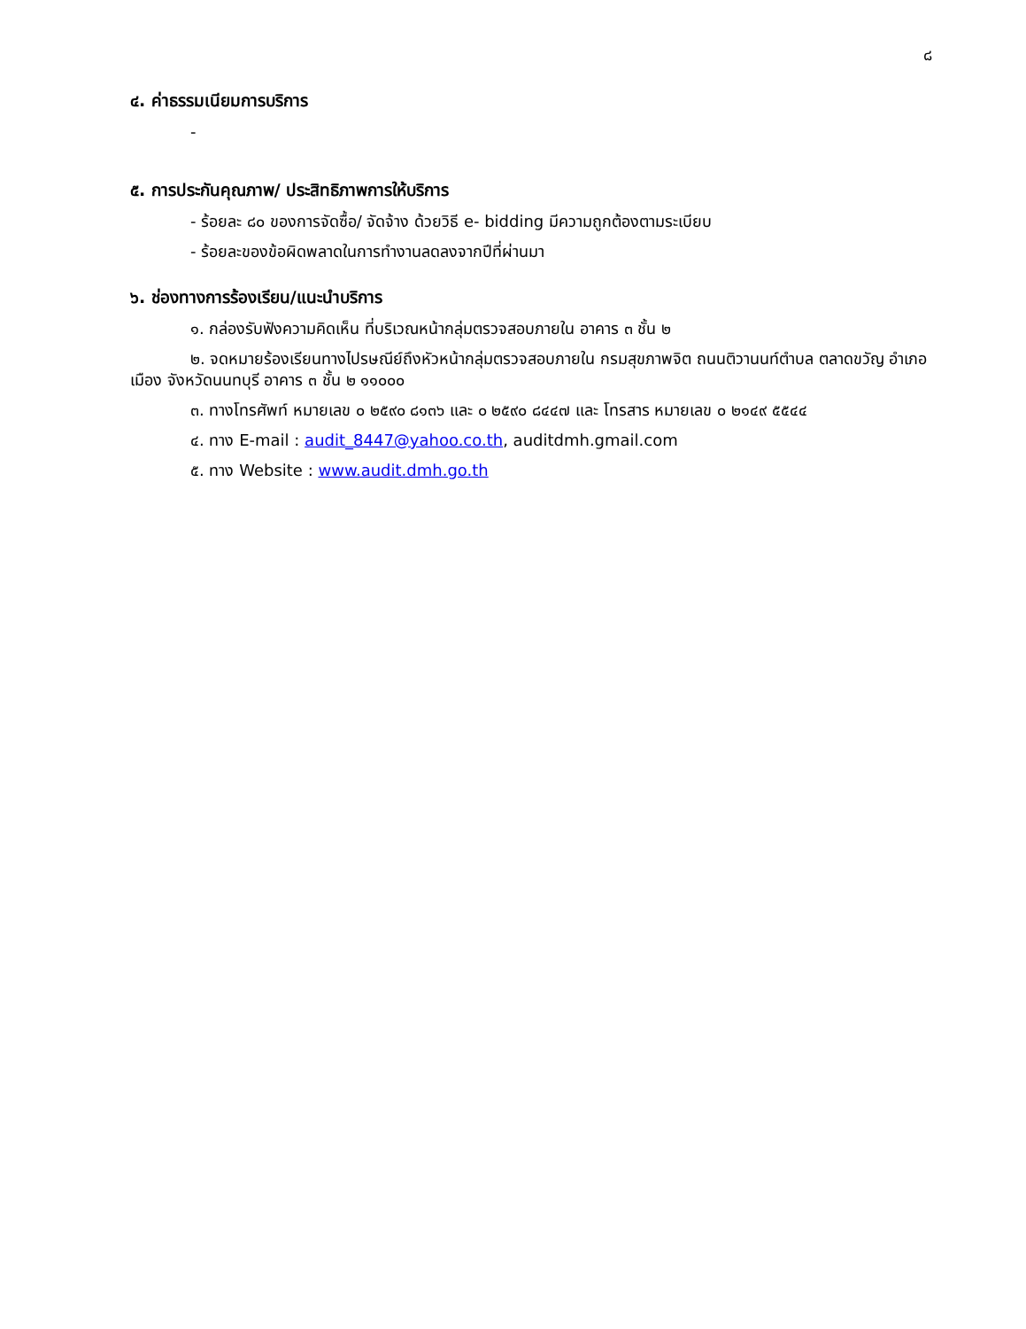๘
๔. ค่าธรรมเนียมการบริการ
-
๕. การประกันคุณภาพ/ ประสิทธิภาพการให้บริการ
- ร้อยละ ๘๐ ของการจัดซื้อ/ จัดจ้าง ด้วยวิธี e- bidding มีความถูกต้องตามระเบียบ
- ร้อยละของข้อผิดพลาดในการทำงานลดลงจากปีที่ผ่านมา
๖. ช่องทางการร้องเรียน/แนะนำบริการ
๑. กล่องรับฟังความคิดเห็น ที่บริเวณหน้ากลุ่มตรวจสอบภายใน อาคาร ๓ ชั้น ๒
๒. จดหมายร้องเรียนทางไปรษณีย์ถึงหัวหน้ากลุ่มตรวจสอบภายใน กรมสุขภาพจิต ถนนติวานนท์ตำบล ตลาดขวัญ อำเภอเมือง จังหวัดนนทบุรี อาคาร ๓ ชั้น ๒ ๑๑๐๐๐
๓. ทางโทรศัพท์ หมายเลข ๐ ๒๕๙๐ ๘๑๓๖ และ ๐ ๒๕๙๐ ๘๔๔๗ และ โทรสาร หมายเลข ๐ ๒๑๔๙ ๕๕๔๔
๔. ทาง E-mail : audit_8447@yahoo.co.th, auditdmh.gmail.com
๕. ทาง Website : www.audit.dmh.go.th